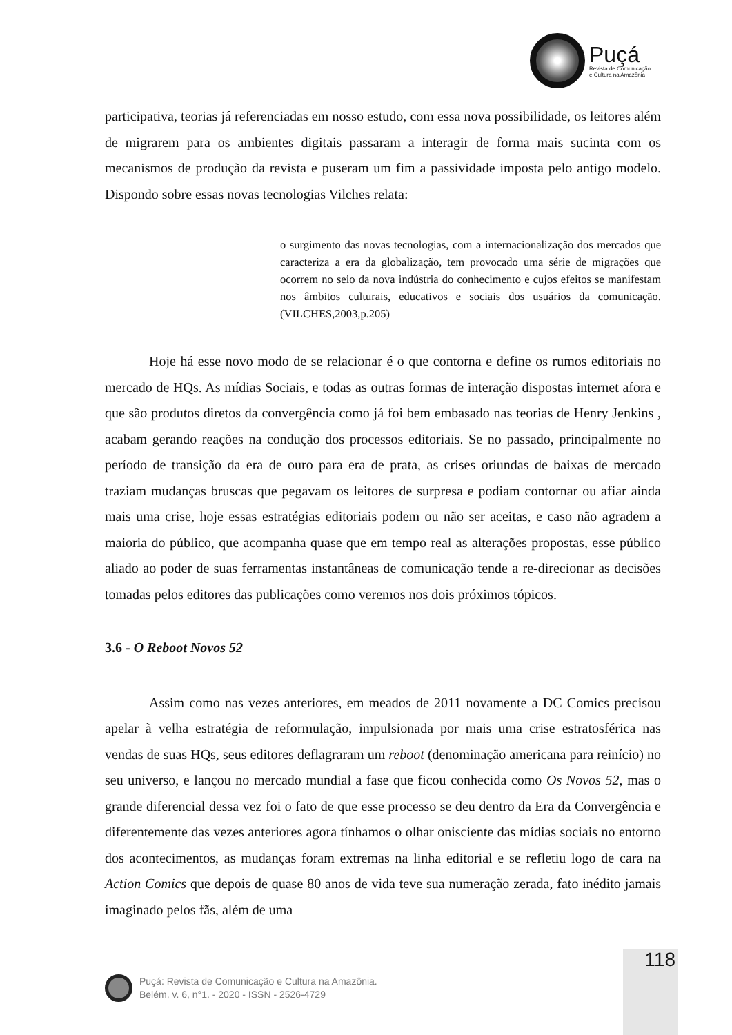Puçá
Revista de Comunicação
e Cultura na Amazônia
participativa, teorias já referenciadas em nosso estudo, com essa nova possibilidade, os leitores além de migrarem para os ambientes digitais passaram a interagir de forma mais sucinta com os mecanismos de produção da revista e puseram um fim a passividade imposta pelo antigo modelo. Dispondo sobre essas novas tecnologias Vilches relata:
o surgimento das novas tecnologias, com a internacionalização dos mercados que caracteriza a era da globalização, tem provocado uma série de migrações que ocorrem no seio da nova indústria do conhecimento e cujos efeitos se manifestam nos âmbitos culturais, educativos e sociais dos usuários da comunicação. (VILCHES,2003,p.205)
Hoje há esse novo modo de se relacionar é o que contorna e define os rumos editoriais no mercado de HQs. As mídias Sociais, e todas as outras formas de interação dispostas internet afora e que são produtos diretos da convergência como já foi bem embasado nas teorias de Henry Jenkins , acabam gerando reações na condução dos processos editoriais. Se no passado, principalmente no período de transição da era de ouro para era de prata, as crises oriundas de baixas de mercado traziam mudanças bruscas que pegavam os leitores de surpresa e podiam contornar ou afiar ainda mais uma crise, hoje essas estratégias editoriais podem ou não ser aceitas, e caso não agradem a maioria do público, que acompanha quase que em tempo real as alterações propostas, esse público aliado ao poder de suas ferramentas instantâneas de comunicação tende a re-direcionar as decisões tomadas pelos editores das publicações como veremos nos dois próximos tópicos.
3.6 - O Reboot Novos 52
Assim como nas vezes anteriores, em meados de 2011 novamente a DC Comics precisou apelar à velha estratégia de reformulação, impulsionada por mais uma crise estratosférica nas vendas de suas HQs, seus editores deflagraram um reboot (denominação americana para reinício) no seu universo, e lançou no mercado mundial a fase que ficou conhecida como Os Novos 52, mas o grande diferencial dessa vez foi o fato de que esse processo se deu dentro da Era da Convergência e diferentemente das vezes anteriores agora tínhamos o olhar onisciente das mídias sociais no entorno dos acontecimentos, as mudanças foram extremas na linha editorial e se refletiu logo de cara na Action Comics que depois de quase 80 anos de vida teve sua numeração zerada, fato inédito jamais imaginado pelos fãs, além de uma
118
Puçá: Revista de Comunicação e Cultura na Amazônia.
Belém, v. 6, n°1. - 2020 - ISSN - 2526-4729